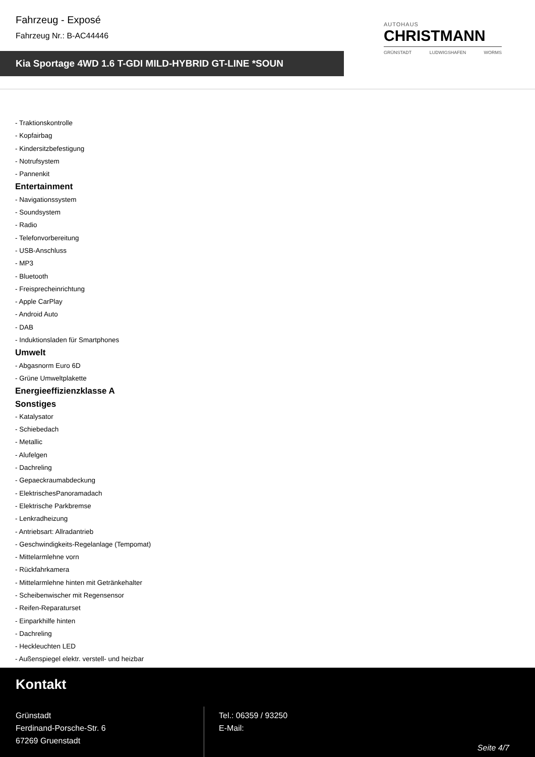Fahrzeug - Exposé
Fahrzeug Nr.: B-AC44446
Kia Sportage 4WD 1.6 T-GDI MILD-HYBRID GT-LINE *SOUN
AUTOHAUS
CHRISTMANN
GRÜNSTADT LUDWIGSHAFEN WORMS
- Traktionskontrolle
- Kopfairbag
- Kindersitzbefestigung
- Notrufsystem
- Pannenkit
Entertainment
- Navigationssystem
- Soundsystem
- Radio
- Telefonvorbereitung
- USB-Anschluss
- MP3
- Bluetooth
- Freisprecheinrichtung
- Apple CarPlay
- Android Auto
- DAB
- Induktionsladen für Smartphones
Umwelt
- Abgasnorm Euro 6D
- Grüne Umweltplakette
Energieeffizienzklasse A
Sonstiges
- Katalysator
- Schiebedach
- Metallic
- Alufelgen
- Dachreling
- Gepaeckraumabdeckung
- ElektrischesPanoramadach
- Elektrische Parkbremse
- Lenkradheizung
- Antriebsart: Allradantrieb
- Geschwindigkeits-Regelanlage (Tempomat)
- Mittelarmlehne vorn
- Rückfahrkamera
- Mittelarmlehne hinten mit Getränkehalter
- Scheibenwischer mit Regensensor
- Reifen-Reparaturset
- Einparkhilfe hinten
- Dachreling
- Heckleuchten LED
- Außenspiegel elektr. verstell- und heizbar
Kontakt
Grünstadt
Ferdinand-Porsche-Str. 6
67269 Gruenstadt
Tel.: 06359 / 93250
E-Mail:
Seite 4/7